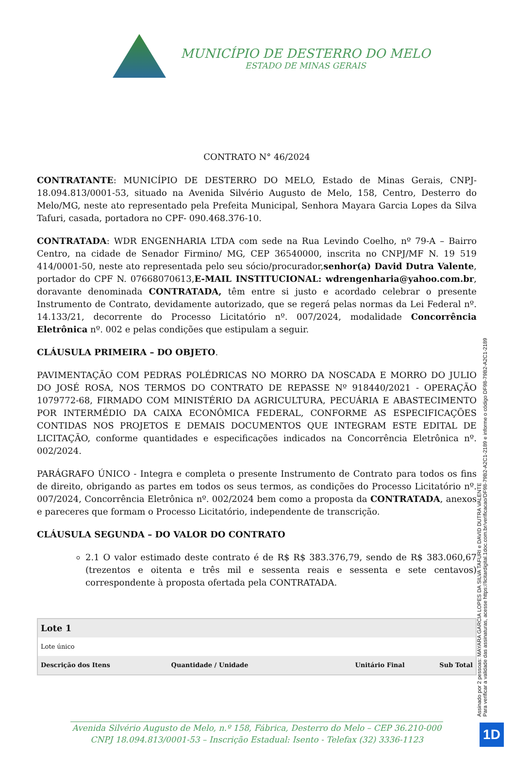MUNICÍPIO DE DESTERRO DO MELO
ESTADO DE MINAS GERAIS
CONTRATO N° 46/2024
CONTRATANTE: MUNICÍPIO DE DESTERRO DO MELO, Estado de Minas Gerais, CNPJ-18.094.813/0001-53, situado na Avenida Silvério Augusto de Melo, 158, Centro, Desterro do Melo/MG, neste ato representado pela Prefeita Municipal, Senhora Mayara Garcia Lopes da Silva Tafuri, casada, portadora no CPF- 090.468.376-10.
CONTRATADA: WDR ENGENHARIA LTDA com sede na Rua Levindo Coelho, nº 79-A – Bairro Centro, na cidade de Senador Firmino/ MG, CEP 36540000, inscrita no CNPJ/MF N. 19 519 414/0001-50, neste ato representada pelo seu sócio/procurador,senhor(a) David Dutra Valente, portador do CPF N. 07668070613,E-MAIL INSTITUCIONAL: wdrengenharia@yahoo.com.br, doravante denominada CONTRATADA, têm entre si justo e acordado celebrar o presente Instrumento de Contrato, devidamente autorizado, que se regerá pelas normas da Lei Federal nº. 14.133/21, decorrente do Processo Licitatório nº. 007/2024, modalidade Concorrência Eletrônica nº. 002 e pelas condições que estipulam a seguir.
CLÁUSULA PRIMEIRA – DO OBJETO.
PAVIMENTAÇÃO COM PEDRAS POLÉDRICAS NO MORRO DA NOSCADA E MORRO DO JULIO DO JOSÉ ROSA, NOS TERMOS DO CONTRATO DE REPASSE Nº 918440/2021 - OPERAÇÃO 1079772-68, FIRMADO COM MINISTÉRIO DA AGRICULTURA, PECUÁRIA E ABASTECIMENTO POR INTERMÉDIO DA CAIXA ECONÔMICA FEDERAL, CONFORME AS ESPECIFICAÇÕES CONTIDAS NOS PROJETOS E DEMAIS DOCUMENTOS QUE INTEGRAM ESTE EDITAL DE LICITAÇÃO, conforme quantidades e especificações indicados na Concorrência Eletrônica nº. 002/2024.
PARÁGRAFO ÚNICO - Integra e completa o presente Instrumento de Contrato para todos os fins de direito, obrigando as partes em todos os seus termos, as condições do Processo Licitatório nº. 007/2024, Concorrência Eletrônica nº. 002/2024 bem como a proposta da CONTRATADA, anexos e pareceres que formam o Processo Licitatório, independente de transcrição.
CLÁUSULA SEGUNDA – DO VALOR DO CONTRATO
2.1 O valor estimado deste contrato é de R$ R$ 383.376,79, sendo de R$ 383.060,67 (trezentos e oitenta e três mil e sessenta reais e sessenta e sete centavos) correspondente à proposta ofertada pela CONTRATADA.
| Lote 1 | | | |
| Lote único | | | |
| Descrição dos Itens | Quantidade / Unidade | Unitário Final | Sub Total |
Assinado por 2 pessoas: MAYARA GARCIA LOPES DA SILVA TAFURI e DAVID DUTRA VALENTE
Para verificar a validade das assinaturas, acesse https://licitardigital.1doc.com.br/verificacao/DF98-79B2-A2C1-2189 e informe o código DF98-79B2-A2C1-2189
Avenida Silvério Augusto de Melo, n.º 158, Fábrica, Desterro do Melo – CEP 36.210-000
CNPJ 18.094.813/0001-53 – Inscrição Estadual: Isento - Telefax (32) 3336-1123
1D